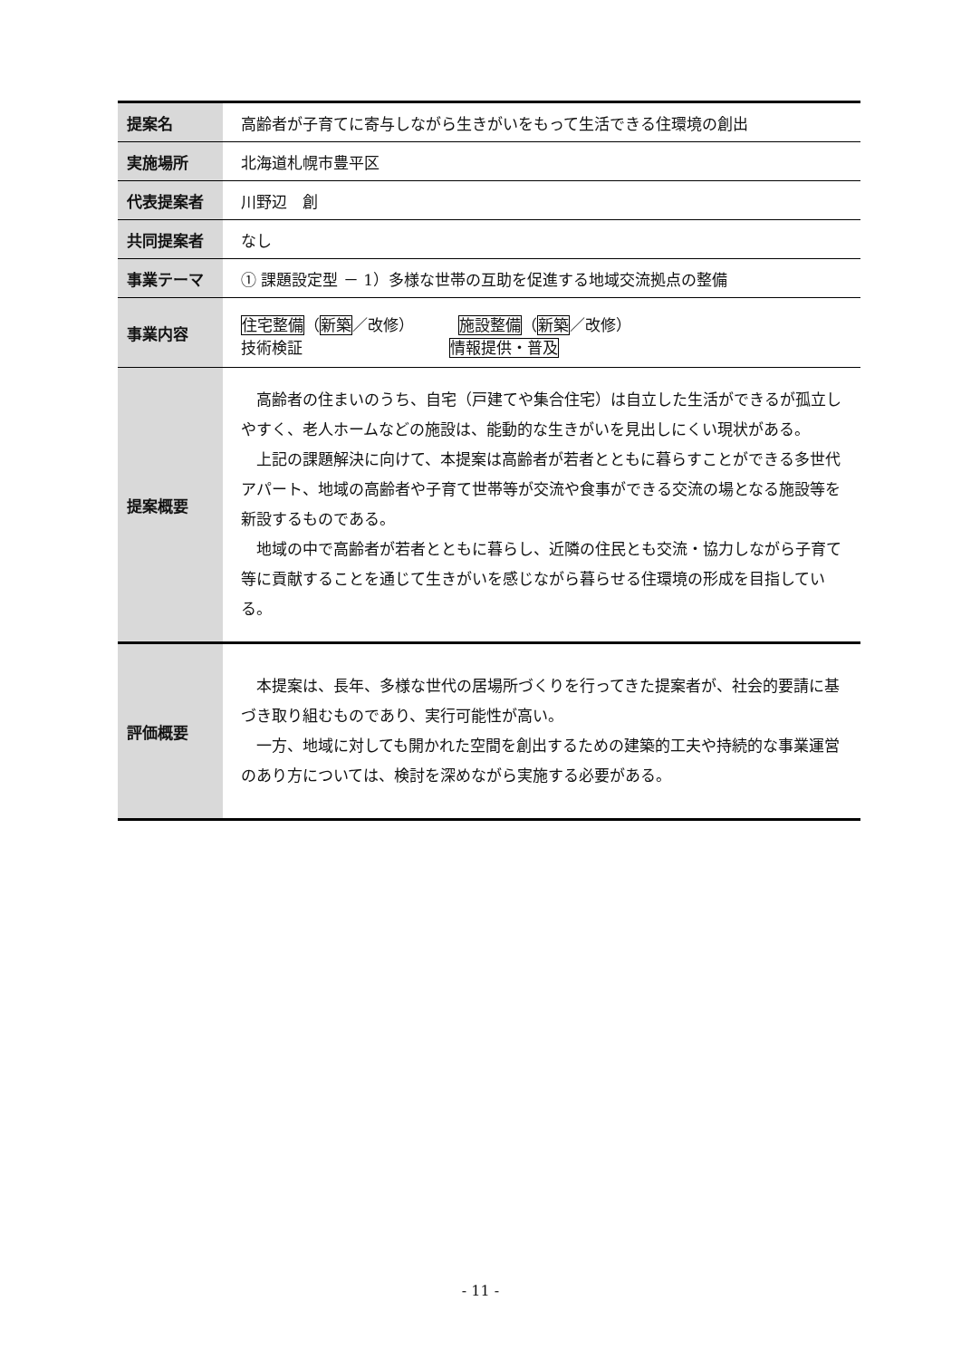| 提案名 | 高齢者が子育てに寄与しながら生きがいをもって生活できる住環境の創出 |
| 実施場所 | 北海道札幌市豊平区 |
| 代表提案者 | 川野辺 創 |
| 共同提案者 | なし |
| 事業テーマ | ① 課題設定型 － 1）多様な世帯の互助を促進する地域交流拠点の整備 |
| 事業内容 | 住宅整備 （ 新築 ／改修） 施設整備 （ 新築 ／改修） 技術検証 情報提供・普及 |
| 提案概要 | 高齢者の住まいのうち、自宅（戸建てや集合住宅）は自立した生活ができるが孤立しやすく、老人ホームなどの施設は、能動的な生きがいを見出しにくい現状がある。 上記の課題解決に向けて、本提案は高齢者が若者とともに暮らすことができる多世代アパート、地域の高齢者や子育て世帯等が交流や食事ができる交流の場となる施設等を新設するものである。 地域の中で高齢者が若者とともに暮らし、近隣の住民とも交流・協力しながら子育て等に貢献することを通じて生きがいを感じながら暮らせる住環境の形成を目指している。 |
| 評価概要 | 本提案は、長年、多様な世代の居場所づくりを行ってきた提案者が、社会的要請に基づき取り組むものであり、実行可能性が高い。 一方、地域に対しても開かれた空間を創出するための建築的工夫や持続的な事業運営のあり方については、検討を深めながら実施する必要がある。 |
- 11 -